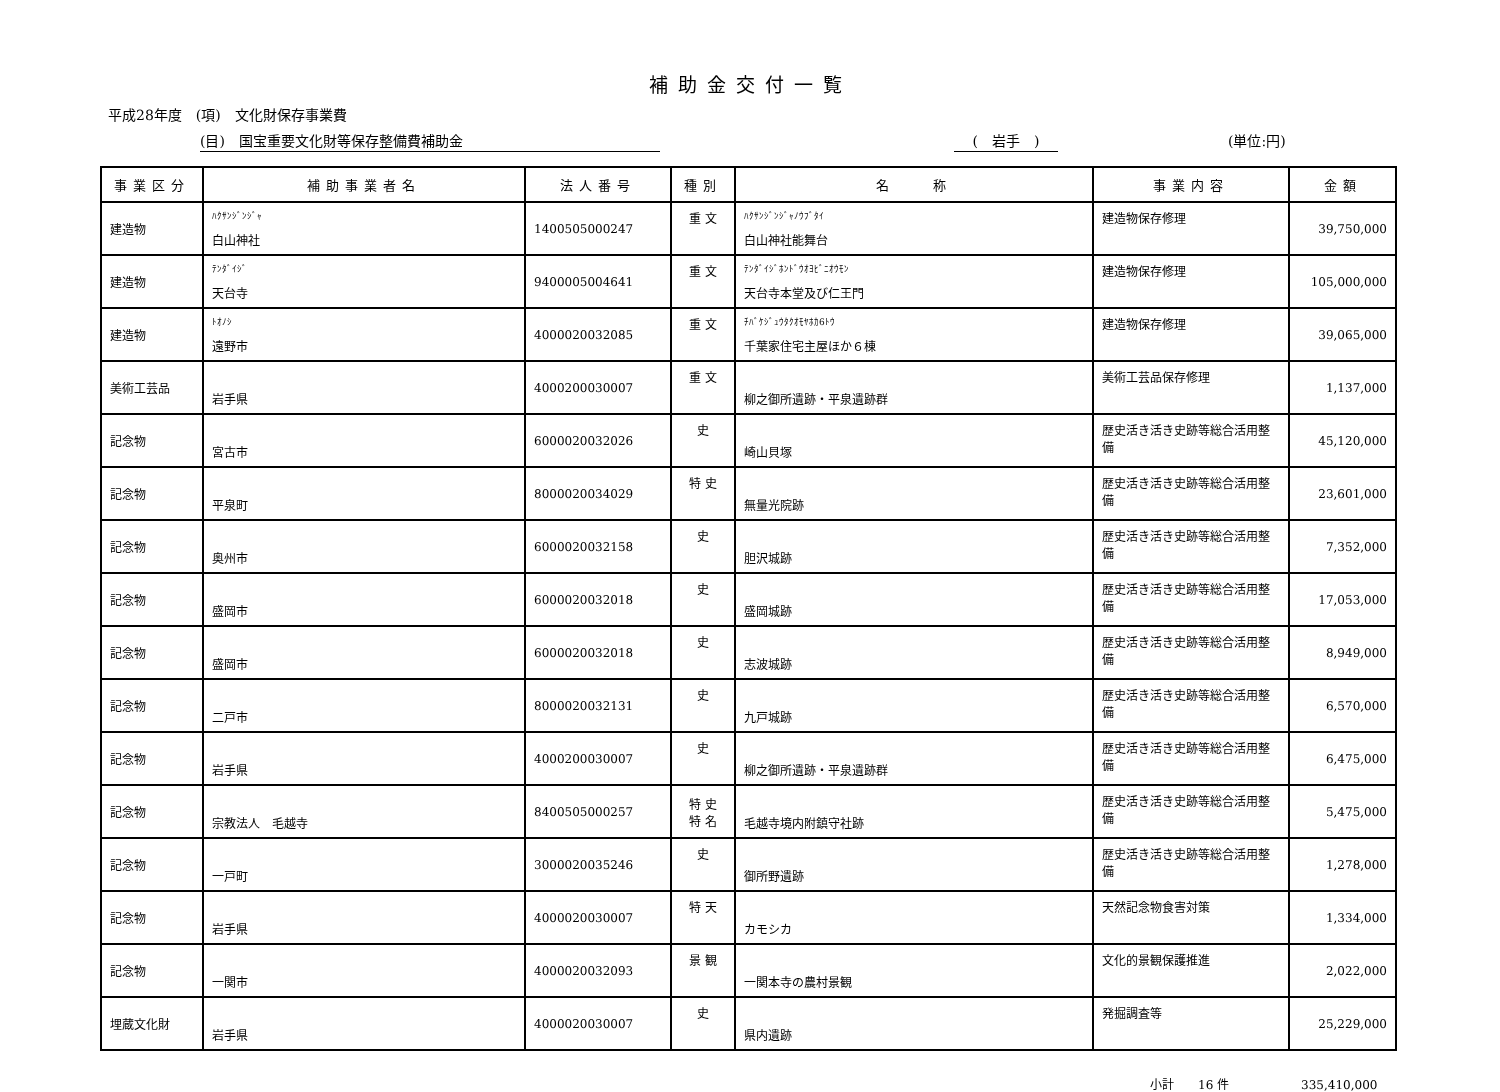補助金交付一覧
平成28年度　(項)　文化財保存事業費
(目)　国宝重要文化財等保存整備費補助金 (　岩手　) (単位:円)
| 事業区分 | 補助事業者名 | 法人番号 | 種別 | 名 称 | 事業内容 | 金額 |
| --- | --- | --- | --- | --- | --- | --- |
| 建造物 | ﾊｸｻﾝｼﾞﾝｼﾞｬ 白山神社 | 1400505000247 | 重 文 | ﾊｸｻﾝｼﾞﾝｼﾞｬﾉｳﾌﾞﾀｲ 白山神社能舞台 | 建造物保存修理 | 39,750,000 |
| 建造物 | ﾃﾝﾀﾞｲｼﾞ 天台寺 | 9400005004641 | 重 文 | ﾃﾝﾀﾞｲｼﾞﾎﾝﾄﾞｳｵﾖﾋﾞﾆｵｳﾓﾝ 天台寺本堂及び仁王門 | 建造物保存修理 | 105,000,000 |
| 建造物 | ﾄｵﾉｼ 遠野市 | 4000020032085 | 重 文 | ﾁﾊﾞｹｼﾞｭｳﾀｸｵﾓﾔﾎｶ6ﾄｳ 千葉家住宅主屋ほか６棟 | 建造物保存修理 | 39,065,000 |
| 美術工芸品 | 岩手県 | 4000200030007 | 重 文 | 柳之御所遺跡・平泉遺跡群 | 美術工芸品保存修理 | 1,137,000 |
| 記念物 | 宮古市 | 6000020032026 | 史 | 崎山貝塚 | 歴史活き活き史跡等総合活用整備 | 45,120,000 |
| 記念物 | 平泉町 | 8000020034029 | 特 史 | 無量光院跡 | 歴史活き活き史跡等総合活用整備 | 23,601,000 |
| 記念物 | 奥州市 | 6000020032158 | 史 | 胆沢城跡 | 歴史活き活き史跡等総合活用整備 | 7,352,000 |
| 記念物 | 盛岡市 | 6000020032018 | 史 | 盛岡城跡 | 歴史活き活き史跡等総合活用整備 | 17,053,000 |
| 記念物 | 盛岡市 | 6000020032018 | 史 | 志波城跡 | 歴史活き活き史跡等総合活用整備 | 8,949,000 |
| 記念物 | 二戸市 | 8000020032131 | 史 | 九戸城跡 | 歴史活き活き史跡等総合活用整備 | 6,570,000 |
| 記念物 | 岩手県 | 4000200030007 | 史 | 柳之御所遺跡・平泉遺跡群 | 歴史活き活き史跡等総合活用整備 | 6,475,000 |
| 記念物 | 宗教法人 毛越寺 | 8400505000257 | 特 史 特 名 | 毛越寺境内附鎮守社跡 | 歴史活き活き史跡等総合活用整備 | 5,475,000 |
| 記念物 | 一戸町 | 3000020035246 | 史 | 御所野遺跡 | 歴史活き活き史跡等総合活用整備 | 1,278,000 |
| 記念物 | 岩手県 | 4000020030007 | 特 天 | カモシカ | 天然記念物食害対策 | 1,334,000 |
| 記念物 | 一関市 | 4000020032093 | 景 観 | 一関本寺の農村景観 | 文化的景観保護推進 | 2,022,000 |
| 埋蔵文化財 | 岩手県 | 4000020030007 | 史 | 県内遺跡 | 発掘調査等 | 25,229,000 |
小計　　16 件　　　　　　335,410,000